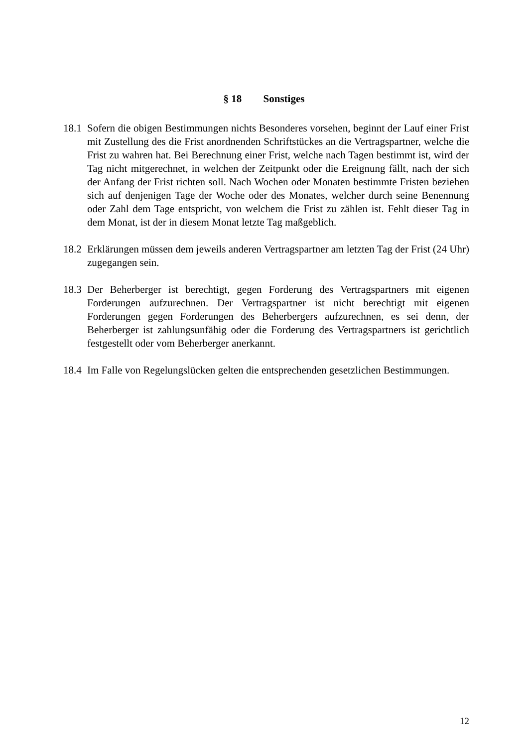§ 18 Sonstiges
18.1
Sofern die obigen Bestimmungen nichts Besonderes vorsehen, beginnt der Lauf einer Frist mit Zustellung des die Frist anordnenden Schriftstückes an die Vertragspartner, welche die Frist zu wahren hat. Bei Berechnung einer Frist, welche nach Tagen bestimmt ist, wird der Tag nicht mitgerechnet, in welchen der Zeitpunkt oder die Ereignung fällt, nach der sich der Anfang der Frist richten soll. Nach Wochen oder Monaten bestimmte Fristen beziehen sich auf denjenigen Tage der Woche oder des Monates, welcher durch seine Benennung oder Zahl dem Tage entspricht, von welchem die Frist zu zählen ist. Fehlt dieser Tag in dem Monat, ist der in diesem Monat letzte Tag maßgeblich.
18.2
Erklärungen müssen dem jeweils anderen Vertragspartner am letzten Tag der Frist (24 Uhr) zugegangen sein.
18.3
Der Beherberger ist berechtigt, gegen Forderung des Vertragspartners mit eigenen Forderungen aufzurechnen. Der Vertragspartner ist nicht berechtigt mit eigenen Forderungen gegen Forderungen des Beherbergers aufzurechnen, es sei denn, der Beherberger ist zahlungsunfähig oder die Forderung des Vertragspartners ist gerichtlich festgestellt oder vom Beherberger anerkannt.
18.4
Im Falle von Regelungslücken gelten die entsprechenden gesetzlichen Bestimmungen.
12